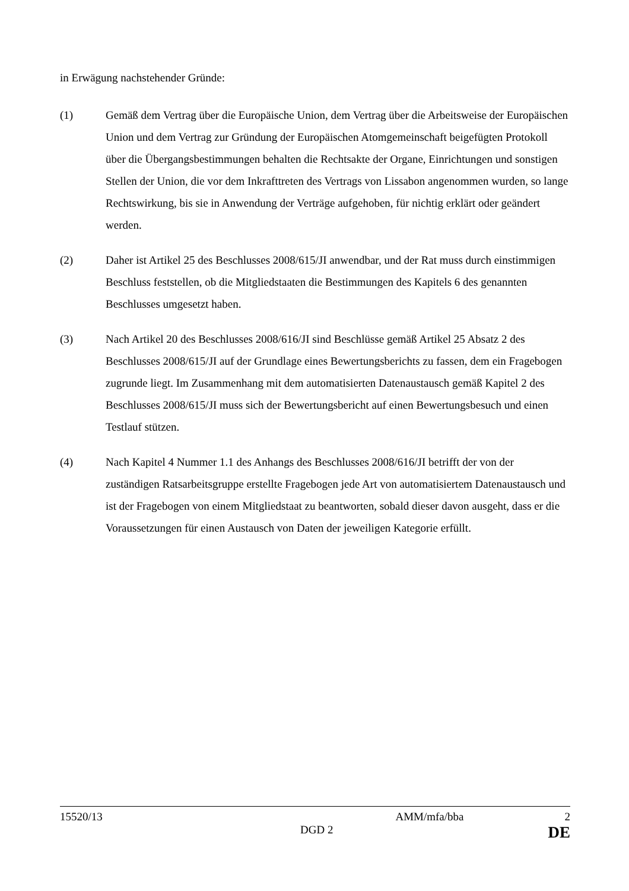in Erwägung nachstehender Gründe:
(1) Gemäß dem Vertrag über die Europäische Union, dem Vertrag über die Arbeitsweise der Europäischen Union und dem Vertrag zur Gründung der Europäischen Atomgemeinschaft beigefügten Protokoll über die Übergangsbestimmungen behalten die Rechtsakte der Organe, Einrichtungen und sonstigen Stellen der Union, die vor dem Inkrafttreten des Vertrags von Lissabon angenommen wurden, so lange Rechtswirkung, bis sie in Anwendung der Verträge aufgehoben, für nichtig erklärt oder geändert werden.
(2) Daher ist Artikel 25 des Beschlusses 2008/615/JI anwendbar, und der Rat muss durch einstimmigen Beschluss feststellen, ob die Mitgliedstaaten die Bestimmungen des Kapitels 6 des genannten Beschlusses umgesetzt haben.
(3) Nach Artikel 20 des Beschlusses 2008/616/JI sind Beschlüsse gemäß Artikel 25 Absatz 2 des Beschlusses 2008/615/JI auf der Grundlage eines Bewertungsberichts zu fassen, dem ein Fragebogen zugrunde liegt. Im Zusammenhang mit dem automatisierten Datenaustausch gemäß Kapitel 2 des Beschlusses 2008/615/JI muss sich der Bewertungsbericht auf einen Bewertungsbesuch und einen Testlauf stützen.
(4) Nach Kapitel 4 Nummer 1.1 des Anhangs des Beschlusses 2008/616/JI betrifft der von der zuständigen Ratsarbeitsgruppe erstellte Fragebogen jede Art von automatisiertem Datenaustausch und ist der Fragebogen von einem Mitgliedstaat zu beantworten, sobald dieser davon ausgeht, dass er die Voraussetzungen für einen Austausch von Daten der jeweiligen Kategorie erfüllt.
15520/13 AMM/mfa/bba 2
DGD 2 DE